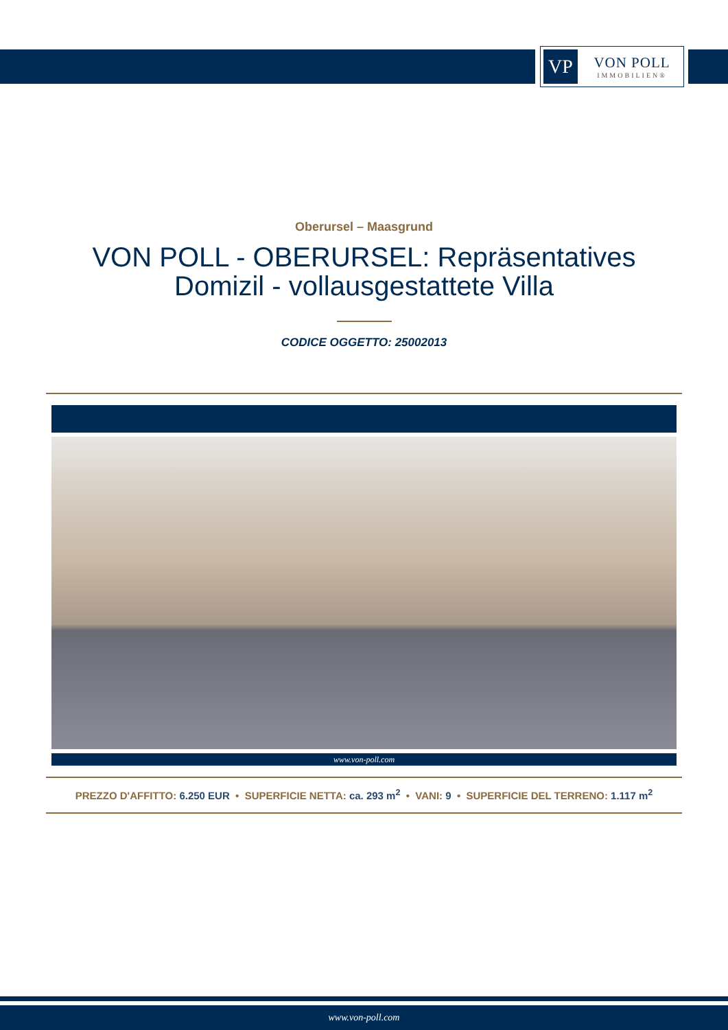VP
VON POLL
IMMOBILIEN®
Oberursel – Maasgrund
VON POLL - OBERURSEL: Repräsentatives Domizil - vollausgestattete Villa
CODICE OGGETTO: 25002013
www.von-poll.com
PREZZO D'AFFITTO: 6.250 EUR • SUPERFICIE NETTA: ca. 293 m<sup>2</sup> • VANI: 9 • SUPERFICIE DEL TERRENO: 1.117 m<sup>2</sup>
www.von-poll.com